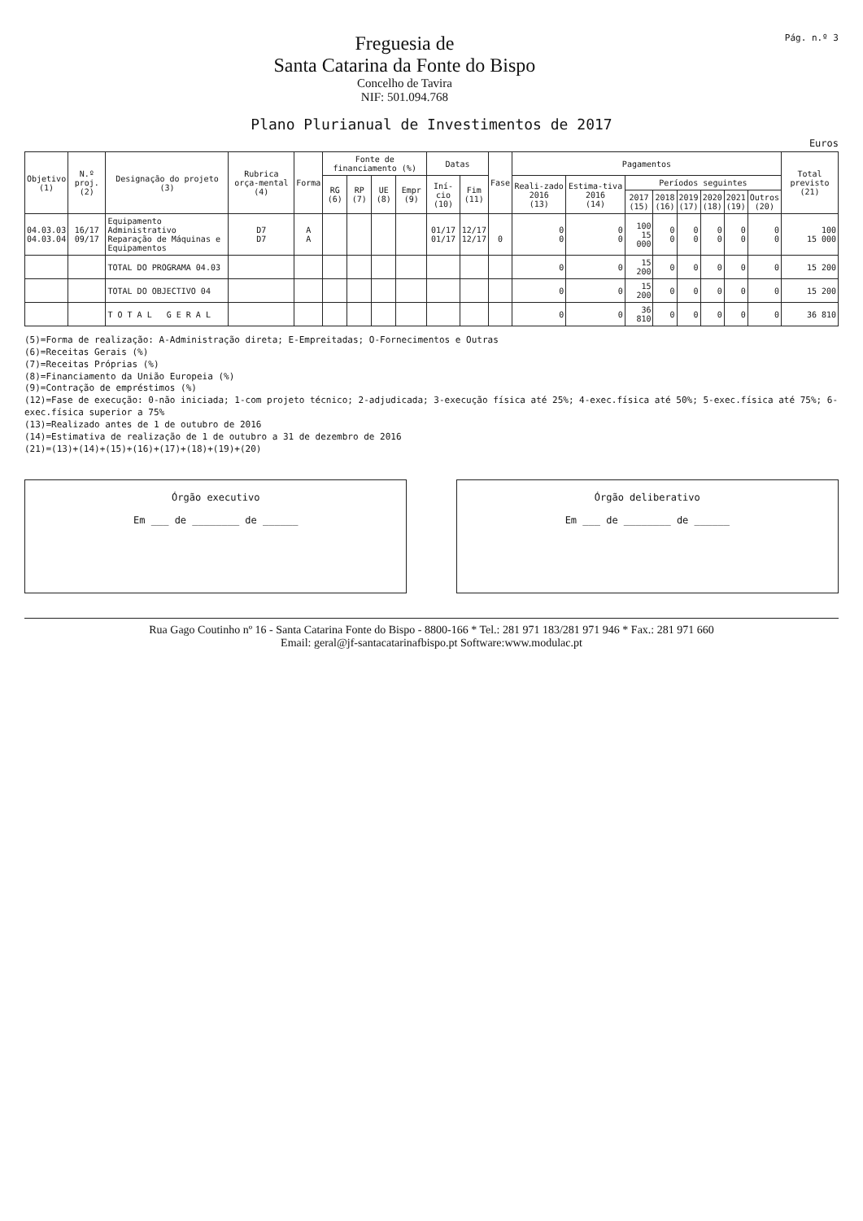Freguesia de
Santa Catarina da Fonte do Bispo
Concelho de Tavira
NIF: 501.094.768
Pág. n.º 3
Plano Plurianual de Investimentos de 2017
Euros
| Objetivo (1) | N.º proj. (2) | Designação do projeto (3) | Rubrica orça-mental (4) | Forma | Fonte de financiamento (%) | | | | Datas | | Fase | Pagamentos | | | | | | | | Total previsto (21) |
| --- | --- | --- | --- | --- | --- | --- | --- | --- | --- | --- | --- | --- | --- | --- | --- | --- | --- | --- | --- | --- |
| | | | | | RG (6) | RP (7) | UE (8) | Empr (9) | Iní-cio (10) | Fim (11) | | Reali-zado 2016 (13) | Estima-tiva 2016 (14) | Períodos seguintes | | | | | | |
| | | | | | | | | | | | | | | 2017 (15) | 2018 (16) | 2019 (17) | 2020 (18) | 2021 (19) | Outros (20) | |
| 04.03.03 04.03.04 | 16/17 09/17 | Equipamento Administrativo Reparação de Máquinas e Equipamentos | D7 D7 | A A | | | | | 01/17 01/17 | 12/17 12/17 | 0 | 0 0 | 0 0 | 100 15 000 | 0 0 | 0 0 | 0 0 | 0 0 | 0 0 | 100 15 000 |
| | | TOTAL DO PROGRAMA 04.03 | | | | | | | | | | 0 | 0 | 15 200 | 0 | 0 | 0 | 0 | 0 | 15 200 |
| | | TOTAL DO OBJECTIVO 04 | | | | | | | | | | 0 | 0 | 15 200 | 0 | 0 | 0 | 0 | 0 | 15 200 |
| | | T O T A L G E R A L | | | | | | | | | | 0 | 0 | 36 810 | 0 | 0 | 0 | 0 | 0 | 36 810 |
(5)=Forma de realização: A-Administração direta; E-Empreitadas; O-Fornecimentos e Outras
(6)=Receitas Gerais (%)
(7)=Receitas Próprias (%)
(8)=Financiamento da União Europeia (%)
(9)=Contração de empréstimos (%)
(12)=Fase de execução: 0-não iniciada; 1-com projeto técnico; 2-adjudicada; 3-execução física até 25%; 4-exec.física até 50%; 5-exec.física até 75%; 6-exec.física superior a 75%
(13)=Realizado antes de 1 de outubro de 2016
(14)=Estimativa de realização de 1 de outubro a 31 de dezembro de 2016
(21)=(13)+(14)+(15)+(16)+(17)+(18)+(19)+(20)
Órgão executivo
Em ___ de ________ de ______
Órgão deliberativo
Em ___ de ________ de ______
Rua Gago Coutinho nº 16 - Santa Catarina Fonte do Bispo - 8800-166 * Tel.: 281 971 183/281 971 946 * Fax.: 281 971 660
Email: geral@jf-santacatarinafbispo.pt Software:www.modulac.pt